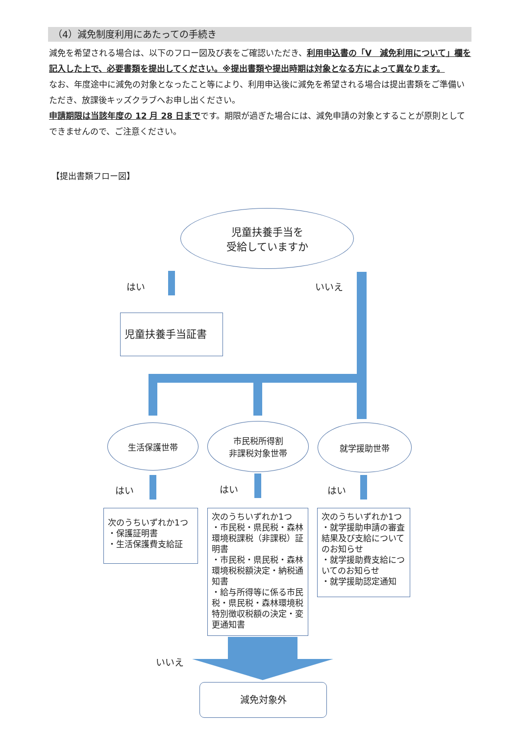（4）減免制度利用にあたっての手続き
減免を希望される場合は、以下のフロー図及び表をご確認いただき、利用申込書の「Ⅴ　減免利用について」欄を記入した上で、必要書類を提出してください。※提出書類や提出時期は対象となる方によって異なります。
なお、年度途中に減免の対象となったこと等により、利用申込後に減免を希望される場合は提出書類をご準備いただき、放課後キッズクラブへお申し出ください。
申請期限は当該年度の 12 月 28 日までです。期限が過ぎた場合には、減免申請の対象とすることが原則としてできませんので、ご注意ください。
【提出書類フロー図】
児童扶養手当を
受給していますか
はい いいえ
児童扶養手当証書
生活保護世帯
市民税所得割
非課税対象世帯
就学援助世帯
はい はい はい
次のうちいずれか1つ
・保護証明書
・生活保護費支給証
次のうちいずれか1つ
・市民税・県民税・森林環境税課税（非課税）証明書
・市民税・県民税・森林環境税税額決定・納税通知書
・給与所得等に係る市民税・県民税・森林環境税特別徴収税額の決定・変更通知書
次のうちいずれか1つ
・就学援助申請の審査結果及び支給についてのお知らせ
・就学援助費支給についてのお知らせ
・就学援助認定通知
いいえ
減免対象外